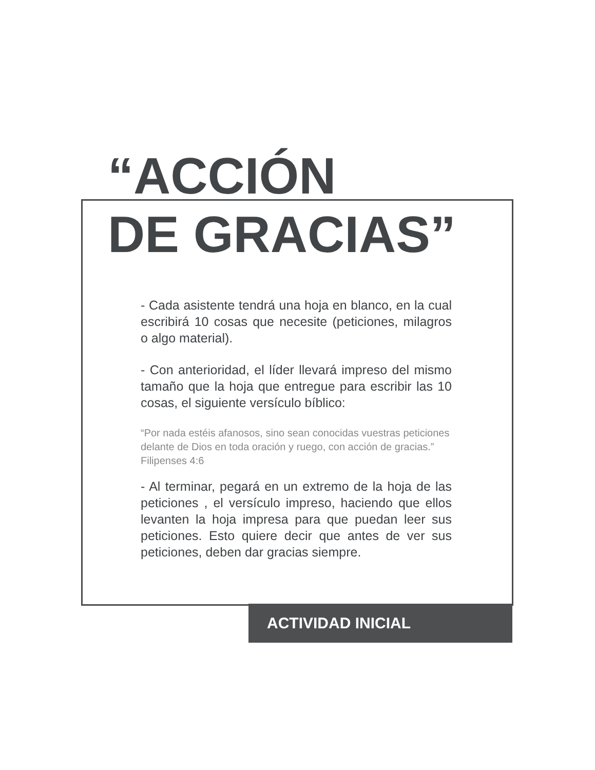“ACCIÓN
DE GRACIAS”
- Cada asistente tendrá una hoja en blanco, en la cual escribirá 10 cosas que necesite (peticiones, milagros o algo material).
- Con anterioridad, el líder llevará impreso del mismo tamaño que la hoja que entregue para escribir las 10 cosas, el siguiente versículo bíblico:
“Por nada estéis afanosos, sino sean conocidas vuestras peticiones delante de Dios en toda oración y ruego, con acción de gracias.” Filipenses 4:6
- Al terminar, pegará en un extremo de la hoja de las peticiones , el versículo impreso, haciendo que ellos levanten la hoja impresa para que puedan leer sus peticiones. Esto quiere decir que antes de ver sus peticiones, deben dar gracias siempre.
ACTIVIDAD INICIAL